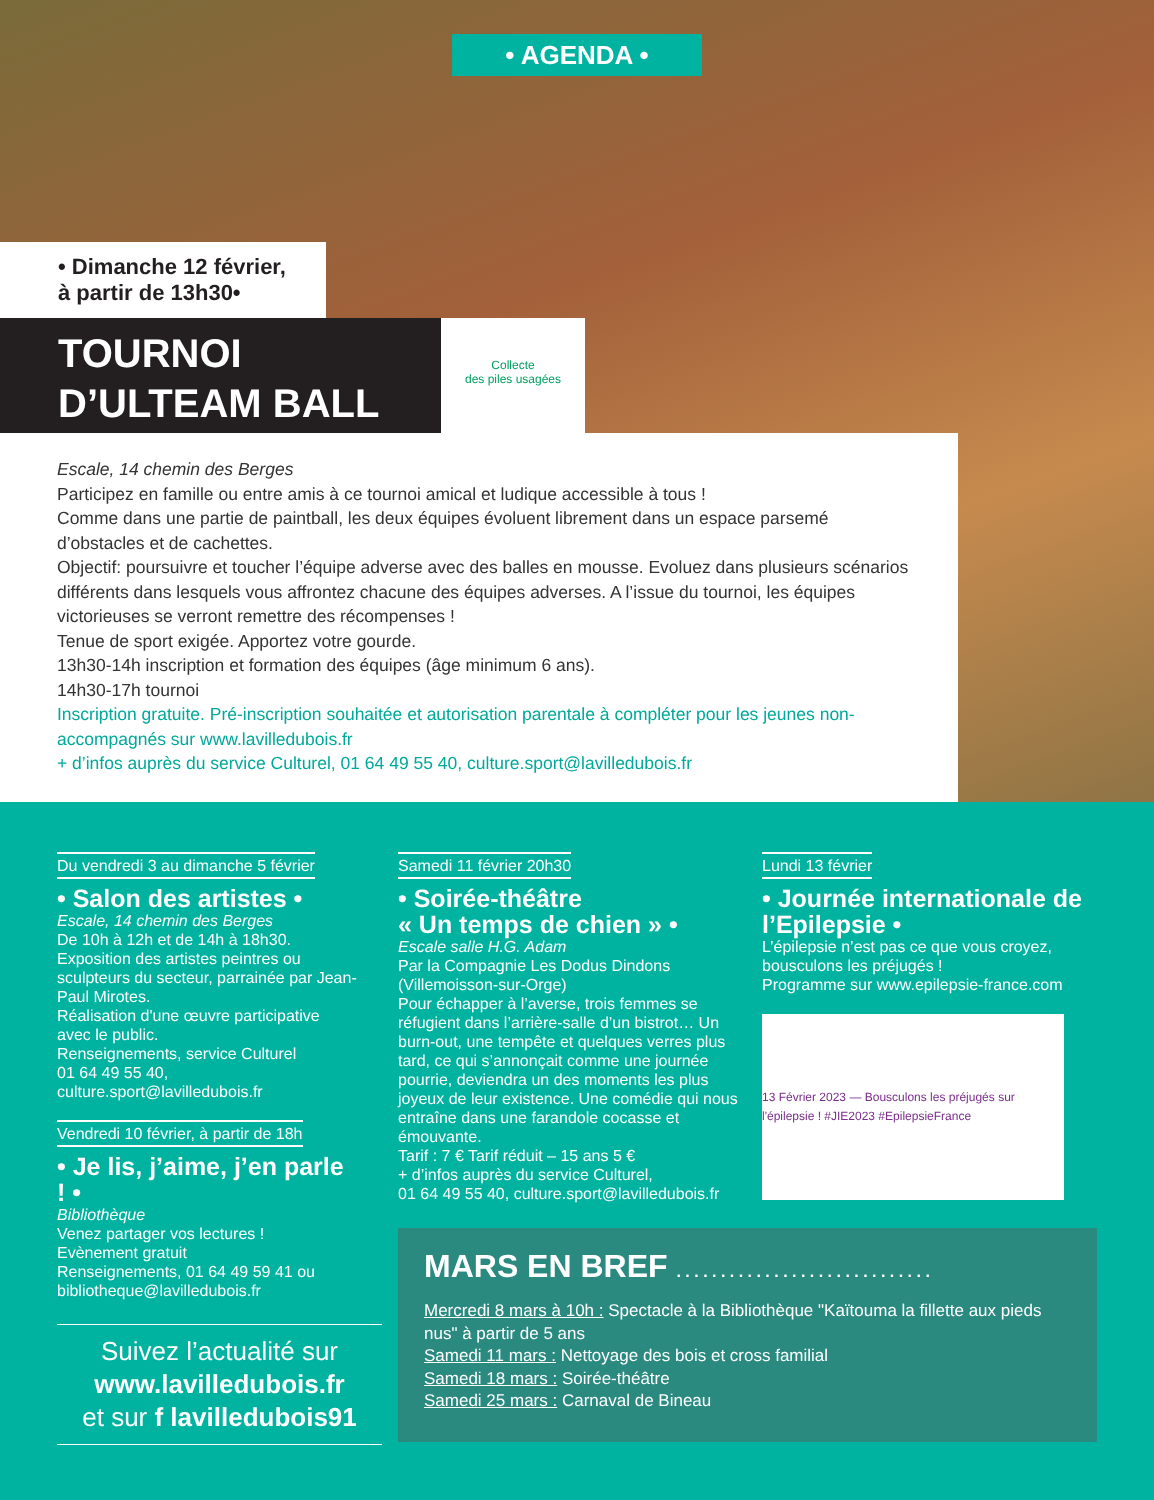• AGENDA •
• Dimanche 12 février,
à partir de 13h30•
TOURNOI
D’ULTEAM BALL
Collecte
des piles usagées
Escale, 14 chemin des Berges
Participez en famille ou entre amis à ce tournoi amical et ludique accessible à tous !
Comme dans une partie de paintball, les deux équipes évoluent librement dans un espace parsemé d’obstacles et de cachettes.
Objectif: poursuivre et toucher l’équipe adverse avec des balles en mousse. Evoluez dans plusieurs scénarios différents dans lesquels vous affrontez chacune des équipes adverses. A l’issue du tournoi, les équipes victorieuses se verront remettre des récompenses !
Tenue de sport exigée. Apportez votre gourde.
13h30-14h inscription et formation des équipes (âge minimum 6 ans).
14h30-17h tournoi
Inscription gratuite. Pré-inscription souhaitée et autorisation parentale à compléter pour les jeunes non-accompagnés sur www.lavilledubois.fr
+ d’infos auprès du service Culturel, 01 64 49 55 40, culture.sport@lavilledubois.fr
Du vendredi 3 au dimanche 5 février
• Salon des artistes •
Escale, 14 chemin des Berges
De 10h à 12h et de 14h à 18h30.
Exposition des artistes peintres ou sculpteurs du secteur, parrainée par Jean-Paul Mirotes.
Réalisation d'une œuvre participative avec le public.
Renseignements, service Culturel
01 64 49 55 40,
culture.sport@lavilledubois.fr
Vendredi 10 février, à partir de 18h
• Je lis, j’aime, j’en parle ! •
Bibliothèque
Venez partager vos lectures !
Evènement gratuit
Renseignements, 01 64 49 59 41 ou bibliotheque@lavilledubois.fr
Samedi 11 février 20h30
• Soirée-théâtre
« Un temps de chien » •
Escale salle H.G. Adam
Par la Compagnie Les Dodus Dindons (Villemoisson-sur-Orge)
Pour échapper à l’averse, trois femmes se réfugient dans l’arrière-salle d’un bistrot… Un burn-out, une tempête et quelques verres plus tard, ce qui s’annonçait comme une journée pourrie, deviendra un des moments les plus joyeux de leur existence. Une comédie qui nous entraîne dans une farandole cocasse et émouvante.
Tarif : 7 € Tarif réduit – 15 ans 5 €
+ d’infos auprès du service Culturel,
01 64 49 55 40, culture.sport@lavilledubois.fr
Lundi 13 février
• Journée internationale de l’Epilepsie •
L’épilepsie n’est pas ce que vous croyez, bousculons les préjugés !
Programme sur www.epilepsie-france.com
13 Février 2023 — Bousculons les préjugés sur l'épilepsie ! #JIE2023 #EpilepsieFrance
MARS EN BREF . . . . . . . . . . . . . . . . . . . . . . . . . . . . .
Mercredi 8 mars à 10h : Spectacle à la Bibliothèque "Kaïtouma la fillette aux pieds nus" à partir de 5 ans
Samedi 11 mars : Nettoyage des bois et cross familial
Samedi 18 mars : Soirée-théâtre
Samedi 25 mars : Carnaval de Bineau
Suivez l’actualité sur
www.lavilledubois.fr
et sur f lavilledubois91